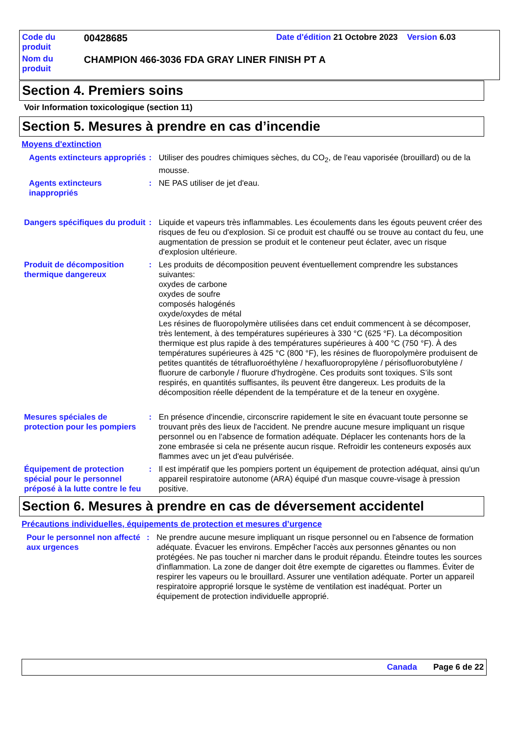Code du
produit
00428685
Date d'édition 21 Octobre 2023 Version 6.03
Nom du
produit
CHAMPION 466-3036 FDA GRAY LINER FINISH PT A
Section 4. Premiers soins
Voir Information toxicologique (section 11)
Section 5. Mesures à prendre en cas d’incendie
Moyens d'extinction
Agents extincteurs appropriés
: Utiliser des poudres chimiques sèches, du CO<sub>2</sub>, de l'eau vaporisée (brouillard) ou de la mousse.
Agents extincteurs inappropriés
: NE PAS utiliser de jet d'eau.
Dangers spécifiques du produit
: Liquide et vapeurs très inflammables. Les écoulements dans les égouts peuvent créer des risques de feu ou d'explosion. Si ce produit est chauffé ou se trouve au contact du feu, une augmentation de pression se produit et le conteneur peut éclater, avec un risque d'explosion ultérieure.
Produit de décomposition thermique dangereux
: Les produits de décomposition peuvent éventuellement comprendre les substances suivantes:
oxydes de carbone
oxydes de soufre
composés halogénés
oxyde/oxydes de métal
Les résines de fluoropolymère utilisées dans cet enduit commencent à se décomposer, très lentement, à des températures supérieures à 330 °C (625 °F). La décomposition thermique est plus rapide à des températures supérieures à 400 °C (750 °F). À des températures supérieures à 425 °C (800 °F), les résines de fluoropolymère produisent de petites quantités de tétrafluoroéthylène / hexafluoropropylène / périsofluorobutylène / fluorure de carbonyle / fluorure d'hydrogène. Ces produits sont toxiques. S’ils sont respirés, en quantités suffisantes, ils peuvent être dangereux. Les produits de la décomposition réelle dépendent de la température et de la teneur en oxygène.
Mesures spéciales de protection pour les pompiers
: En présence d'incendie, circonscrire rapidement le site en évacuant toute personne se trouvant près des lieux de l'accident. Ne prendre aucune mesure impliquant un risque personnel ou en l'absence de formation adéquate. Déplacer les contenants hors de la zone embrasée si cela ne présente aucun risque. Refroidir les conteneurs exposés aux flammes avec un jet d'eau pulvérisée.
Équipement de protection spécial pour le personnel préposé à la lutte contre le feu
: Il est impératif que les pompiers portent un équipement de protection adéquat, ainsi qu'un appareil respiratoire autonome (ARA) équipé d'un masque couvre-visage à pression positive.
Section 6. Mesures à prendre en cas de déversement accidentel
Précautions individuelles, équipements de protection et mesures d’urgence
Pour le personnel non affecté aux urgences
: Ne prendre aucune mesure impliquant un risque personnel ou en l'absence de formation adéquate. Évacuer les environs. Empêcher l'accès aux personnes gênantes ou non protégées. Ne pas toucher ni marcher dans le produit répandu. Éteindre toutes les sources d'inflammation. La zone de danger doit être exempte de cigarettes ou flammes. Éviter de respirer les vapeurs ou le brouillard. Assurer une ventilation adéquate. Porter un appareil respiratoire approprié lorsque le système de ventilation est inadéquat. Porter un équipement de protection individuelle approprié.
Canada Page 6 de 22